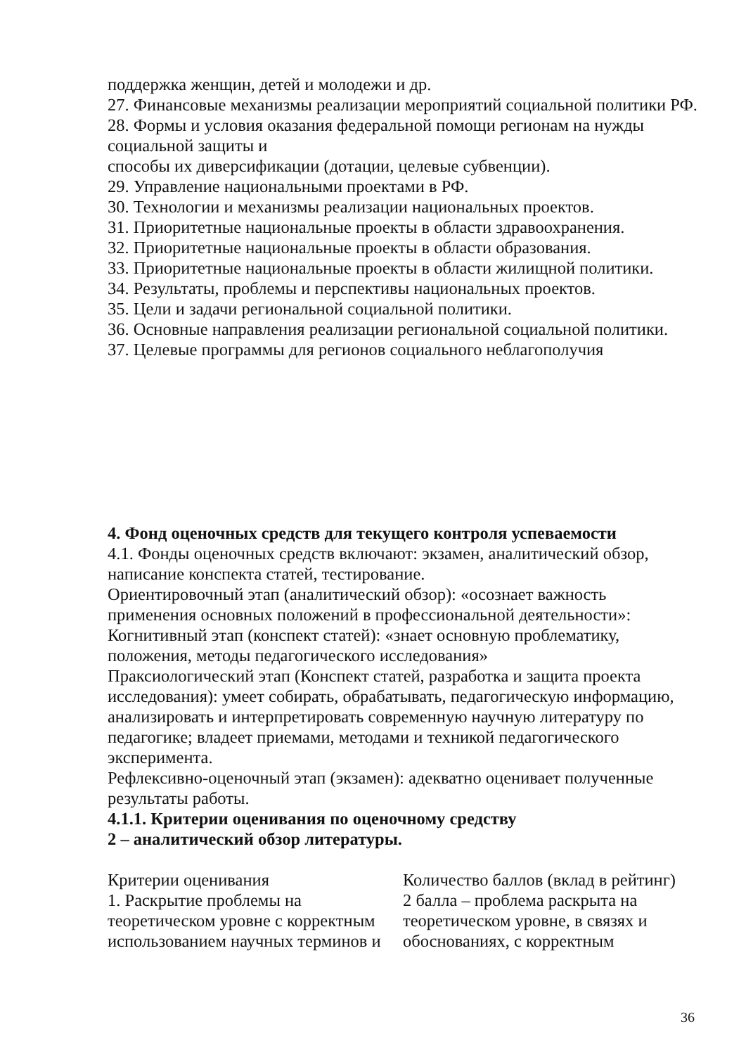поддержка женщин, детей и молодежи и др.
27. Финансовые механизмы реализации мероприятий социальной политики РФ.
28. Формы и условия оказания федеральной помощи регионам на нужды социальной защиты и
способы их диверсификации (дотации, целевые субвенции).
29. Управление национальными проектами в РФ.
30. Технологии и механизмы реализации национальных проектов.
31. Приоритетные национальные проекты в области здравоохранения.
32. Приоритетные национальные проекты в области образования.
33. Приоритетные национальные проекты в области жилищной политики.
34. Результаты, проблемы и перспективы национальных проектов.
35. Цели и задачи региональной социальной политики.
36. Основные направления реализации региональной социальной политики.
37. Целевые программы для регионов социального неблагополучия
4. Фонд оценочных средств для текущего контроля успеваемости
4.1. Фонды оценочных средств включают: экзамен, аналитический обзор, написание конспекта статей, тестирование.
Ориентировочный этап (аналитический обзор): «осознает важность применения основных положений в профессиональной деятельности»:
Когнитивный этап (конспект статей): «знает основную проблематику, положения, методы педагогического исследования»
Праксиологический этап (Конспект статей, разработка и защита проекта исследования): умеет собирать, обрабатывать, педагогическую информацию, анализировать и интерпретировать современную научную литературу по педагогике; владеет приемами, методами и техникой педагогического эксперимента.
Рефлексивно-оценочный этап (экзамен): адекватно оценивает полученные результаты работы.
4.1.1. Критерии оценивания по оценочному средству
2 – аналитический обзор литературы.
| Критерии оценивания | Количество баллов (вклад в рейтинг) |
| 1. Раскрытие проблемы на теоретическом уровне с корректным использованием научных терминов и | 2 балла – проблема раскрыта на теоретическом уровне, в связях и обоснованиях, с корректным |
36